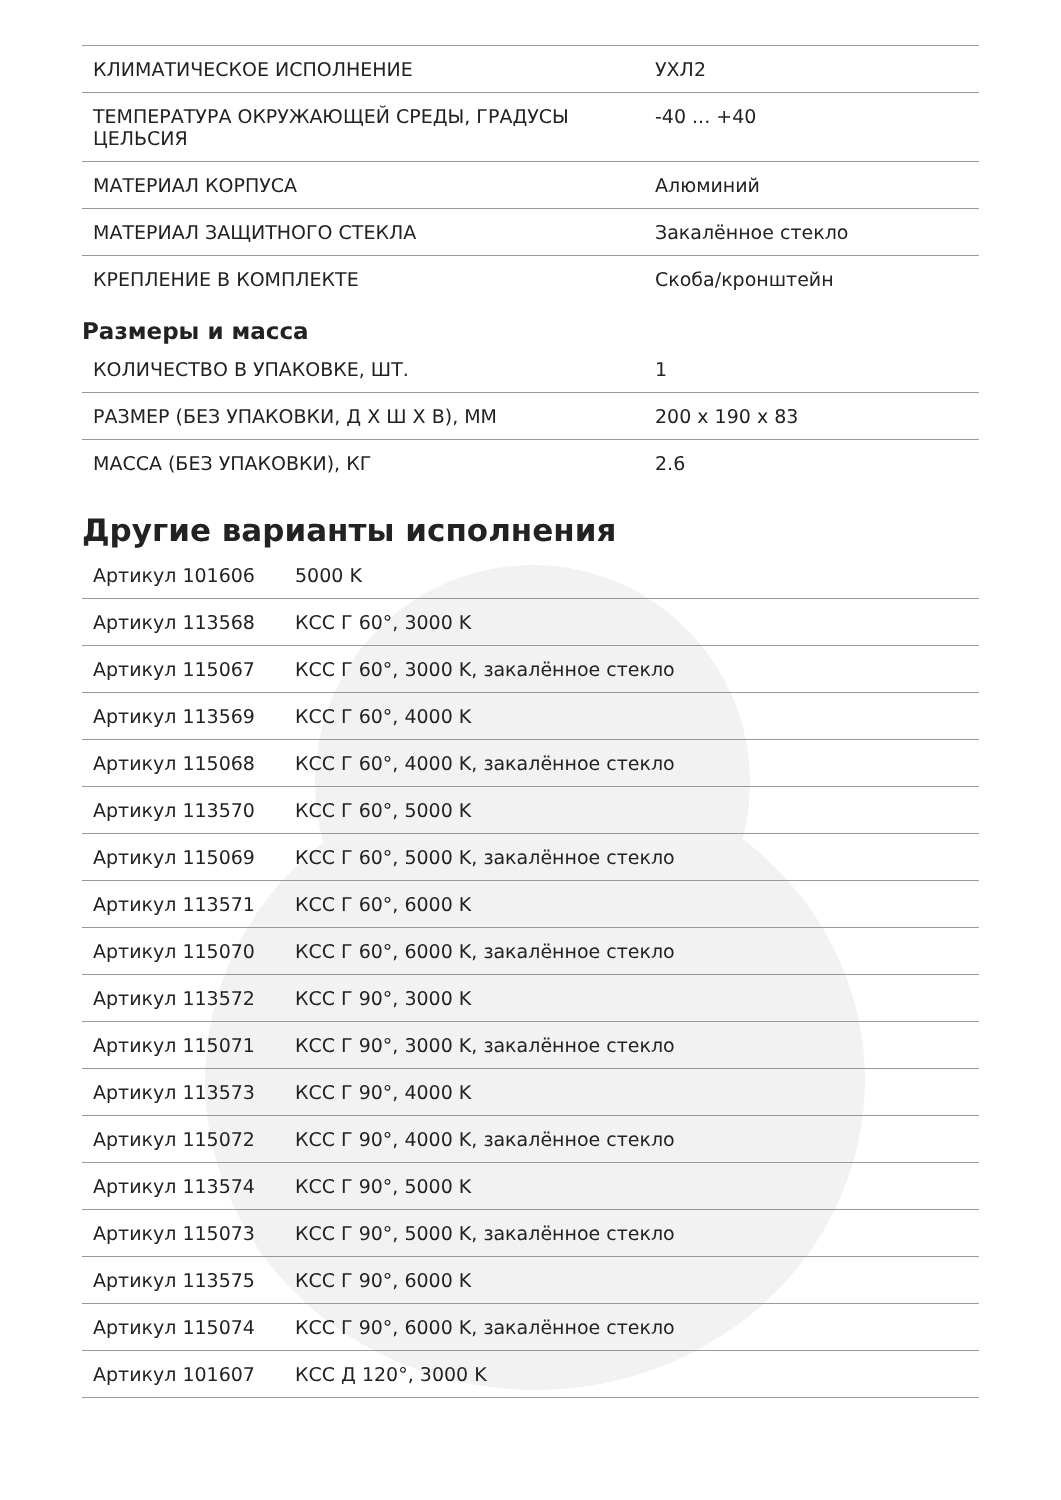| КЛИМАТИЧЕСКОЕ ИСПОЛНЕНИЕ | УХЛ2 |
| ТЕМПЕРАТУРА ОКРУЖАЮЩЕЙ СРЕДЫ, ГРАДУСЫ ЦЕЛЬСИЯ | -40 ... +40 |
| МАТЕРИАЛ КОРПУСА | Алюминий |
| МАТЕРИАЛ ЗАЩИТНОГО СТЕКЛА | Закалённое стекло |
| КРЕПЛЕНИЕ В КОМПЛЕКТЕ | Скоба/кронштейн |
Размеры и масса
| КОЛИЧЕСТВО В УПАКОВКЕ, ШТ. | 1 |
| РАЗМЕР (БЕЗ УПАКОВКИ, Д Х Ш Х В), ММ | 200 x 190 x 83 |
| МАССА (БЕЗ УПАКОВКИ), КГ | 2.6 |
Другие варианты исполнения
| Артикул 101606 | 5000 K |
| Артикул 113568 | КСС Г 60°, 3000 K |
| Артикул 115067 | КСС Г 60°, 3000 K, закалённое стекло |
| Артикул 113569 | КСС Г 60°, 4000 K |
| Артикул 115068 | КСС Г 60°, 4000 K, закалённое стекло |
| Артикул 113570 | КСС Г 60°, 5000 K |
| Артикул 115069 | КСС Г 60°, 5000 K, закалённое стекло |
| Артикул 113571 | КСС Г 60°, 6000 K |
| Артикул 115070 | КСС Г 60°, 6000 K, закалённое стекло |
| Артикул 113572 | КСС Г 90°, 3000 K |
| Артикул 115071 | КСС Г 90°, 3000 K, закалённое стекло |
| Артикул 113573 | КСС Г 90°, 4000 K |
| Артикул 115072 | КСС Г 90°, 4000 K, закалённое стекло |
| Артикул 113574 | КСС Г 90°, 5000 K |
| Артикул 115073 | КСС Г 90°, 5000 K, закалённое стекло |
| Артикул 113575 | КСС Г 90°, 6000 K |
| Артикул 115074 | КСС Г 90°, 6000 K, закалённое стекло |
| Артикул 101607 | КСС Д 120°, 3000 K |